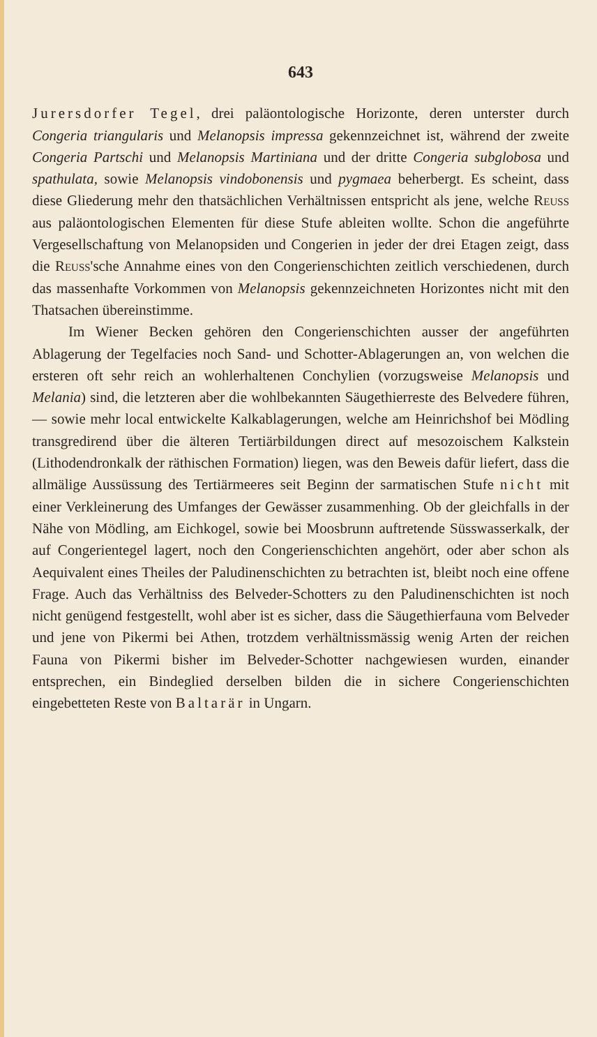643
Jurersdorfer Tegel, drei paläontologische Horizonte, deren unterster durch Congeria triangularis und Melanopsis impressa gekennzeichnet ist, während der zweite Congeria Partschi und Melanopsis Martiniana und der dritte Congeria subglobosa und spathulata, sowie Melanopsis vindobonensis und pygmaea beherbergt. Es scheint, dass diese Gliederung mehr den thatsächlichen Verhältnissen entspricht als jene, welche Reuss aus paläontologischen Elementen für diese Stufe ableiten wollte. Schon die angeführte Vergesellschaftung von Melanopsiden und Congerien in jeder der drei Etagen zeigt, dass die Reuss'sche Annahme eines von den Congerienschichten zeitlich verschiedenen, durch das massenhafte Vorkommen von Melanopsis gekennzeichneten Horizontes nicht mit den Thatsachen übereinstimme.
Im Wiener Becken gehören den Congerienschichten ausser der angeführten Ablagerung der Tegelfacies noch Sand- und Schotter-Ablagerungen an, von welchen die ersteren oft sehr reich an wohlerhaltenen Conchylien (vorzugsweise Melanopsis und Melania) sind, die letzteren aber die wohlbekannten Säugethierreste des Belvedere führen, — sowie mehr local entwickelte Kalkablagerungen, welche am Heinrichshof bei Mödling transgredirend über die älteren Tertiärbildungen direct auf mesozoischem Kalkstein (Lithodendronkalk der räthischen Formation) liegen, was den Beweis dafür liefert, dass die allmälige Aussüssung des Tertiärmeeres seit Beginn der sarmatischen Stufe nicht mit einer Verkleinerung des Umfanges der Gewässer zusammenhing. Ob der gleichfalls in der Nähe von Mödling, am Eichkogel, sowie bei Moosbrunn auftretende Süsswasserkalk, der auf Congerientegel lagert, noch den Congerienschichten angehört, oder aber schon als Aequivalent eines Theiles der Paludinenschichten zu betrachten ist, bleibt noch eine offene Frage. Auch das Verhältniss des Belveder-Schotters zu den Paludinenschichten ist noch nicht genügend festgestellt, wohl aber ist es sicher, dass die Säugethierfauna vom Belveder und jene von Pikermi bei Athen, trotzdem verhältnissmässig wenig Arten der reichen Fauna von Pikermi bisher im Belveder-Schotter nachgewiesen wurden, einander entsprechen, ein Bindeglied derselben bilden die in sichere Congerienschichten eingebetteten Reste von Baltarär in Ungarn.